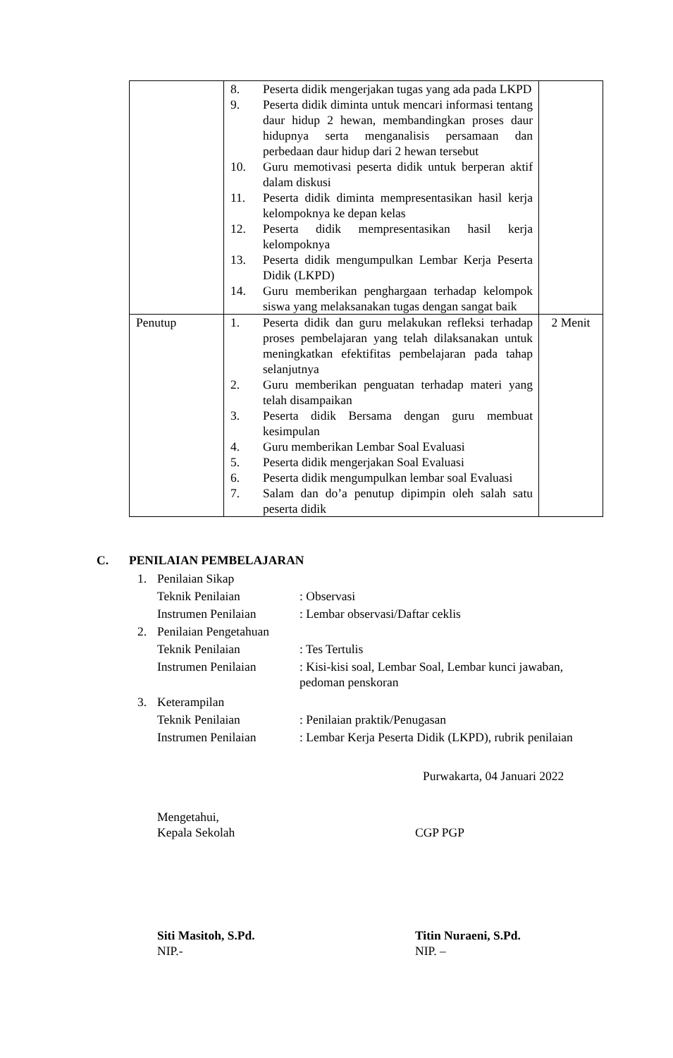| | 8. Peserta didik mengerjakan tugas yang ada pada LKPD 9. Peserta didik diminta untuk mencari informasi tentang daur hidup 2 hewan, membandingkan proses daur hidupnya serta menganalisis persamaan dan perbedaan daur hidup dari 2 hewan tersebut 10. Guru memotivasi peserta didik untuk berperan aktif dalam diskusi 11. Peserta didik diminta mempresentasikan hasil kerja kelompoknya ke depan kelas 12. Peserta didik mempresentasikan hasil kerja kelompoknya 13. Peserta didik mengumpulkan Lembar Kerja Peserta Didik (LKPD) 14. Guru memberikan penghargaan terhadap kelompok siswa yang melaksanakan tugas dengan sangat baik | |
| Penutup | 1. Peserta didik dan guru melakukan refleksi terhadap proses pembelajaran yang telah dilaksanakan untuk meningkatkan efektifitas pembelajaran pada tahap selanjutnya 2. Guru memberikan penguatan terhadap materi yang telah disampaikan 3. Peserta didik Bersama dengan guru membuat kesimpulan 4. Guru memberikan Lembar Soal Evaluasi 5. Peserta didik mengerjakan Soal Evaluasi 6. Peserta didik mengumpulkan lembar soal Evaluasi 7. Salam dan do’a penutup dipimpin oleh salah satu peserta didik | 2 Menit |
C. PENILAIAN PEMBELAJARAN
1. Penilaian Sikap
Teknik Penilaian: Observasi
Instrumen Penilaian: Lembar observasi/Daftar ceklis
2. Penilaian Pengetahuan
Teknik Penilaian: Tes Tertulis
Instrumen Penilaian: Kisi-kisi soal, Lembar Soal, Lembar kunci jawaban,
pedoman penskoran
3. Keterampilan
Teknik Penilaian: Penilaian praktik/Penugasan
Instrumen Penilaian: Lembar Kerja Peserta Didik (LKPD), rubrik penilaian
Purwakarta, 04 Januari 2022
Mengetahui,
Kepala Sekolah
CGP PGP
Siti Masitoh, S.Pd.
NIP.-
Titin Nuraeni, S.Pd.
NIP. –